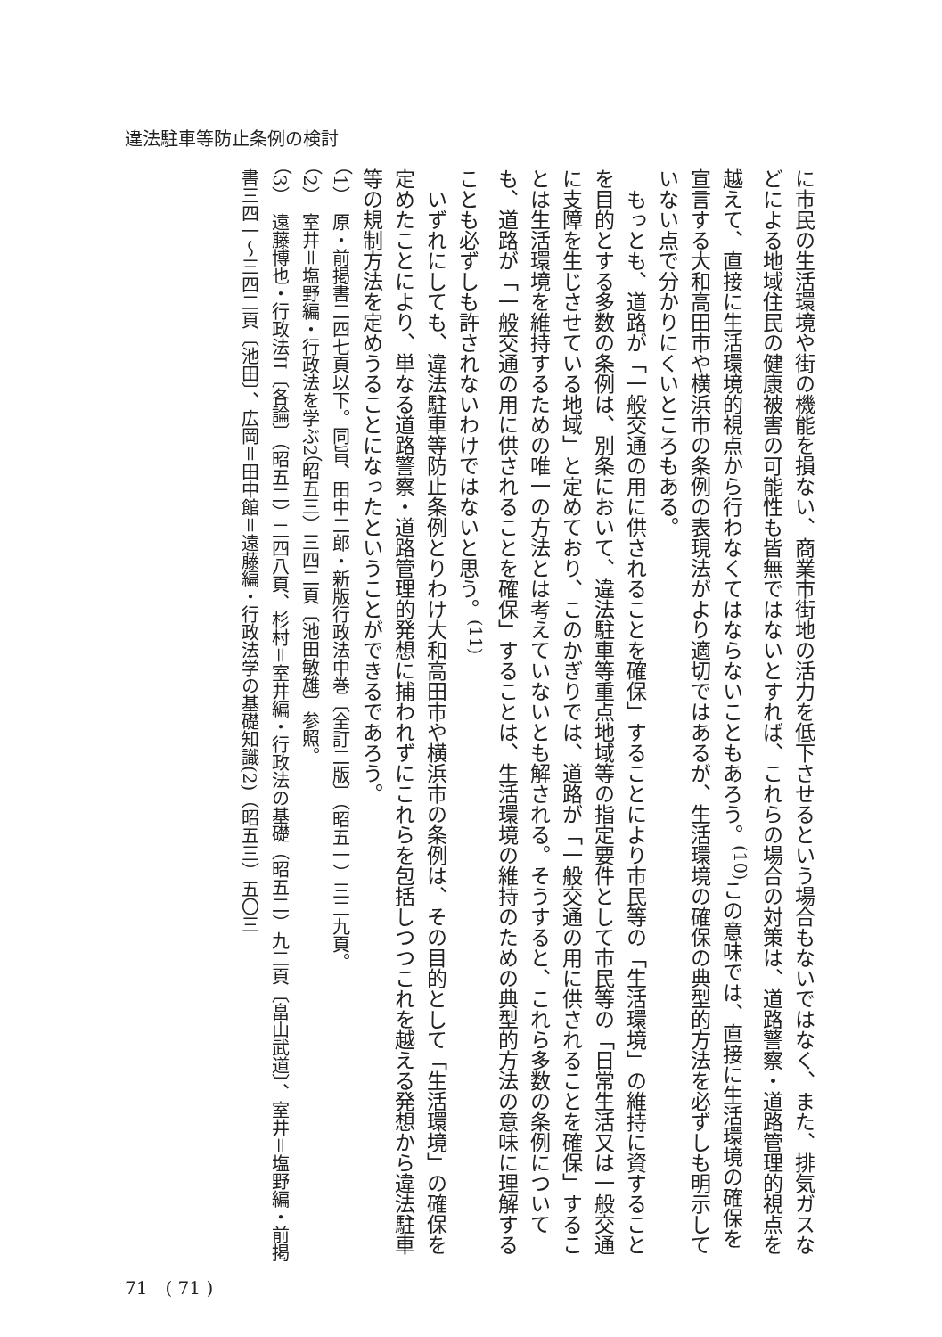違法駐車等防止条例の検討
に市民の生活環境や街の機能を損ない、商業市街地の活力を低下させるという場合もないではなく、また、排気ガスなどによる地域住民の健康被害の可能性も皆無ではないとすれば、これらの場合の対策は、道路警察・道路管理的視点を越えて、直接に生活環境的視点から行わなくてはならないこともあろう。<sup>(10)</sup>この意味では、直接に生活環境の確保を宣言する大和高田市や横浜市の条例の表現法がより適切ではあるが、生活環境の確保の典型的方法を必ずしも明示していない点で分かりにくいところもある。
　もっとも、道路が「一般交通の用に供されることを確保」することにより市民等の「生活環境」の維持に資することを目的とする多数の条例は、別条において、違法駐車等重点地域等の指定要件として市民等の「日常生活又は一般交通に支障を生じさせている地域」と定めており、このかぎりでは、道路が「一般交通の用に供されることを確保」することは生活環境を維持するための唯一の方法とは考えていないとも解される。そうすると、これら多数の条例についても、道路が「一般交通の用に供されることを確保」することは、生活環境の維持のための典型的方法の意味に理解することも必ずしも許されないわけではないと思う。<sup>(11)</sup>
　いずれにしても、違法駐車等防止条例とりわけ大和高田市や横浜市の条例は、その目的として「生活環境」の確保を定めたことにより、単なる道路警察・道路管理的発想に捕われずにこれらを包括しつつこれを越える発想から違法駐車等の規制方法を定めうることになったということができるであろう。
（1）　原・前掲書二四七頁以下。同旨、田中二郎・新版行政法中巻〔全訂二版〕（昭五一）三二九頁。
（2）　室井＝塩野編・行政法を学ぶ2（昭五三）三四二頁〔池田敏雄〕参照。
（3）　遠藤博也・行政法II〔各論〕（昭五二）二四八頁、杉村＝室井編・行政法の基礎（昭五二）九二頁〔畠山武道〕、室井＝塩野編・前掲書三四一〜三四二頁〔池田〕、広岡＝田中館＝遠藤編・行政法学の基礎知識(2)（昭五三）五〇三
71　( 71 )